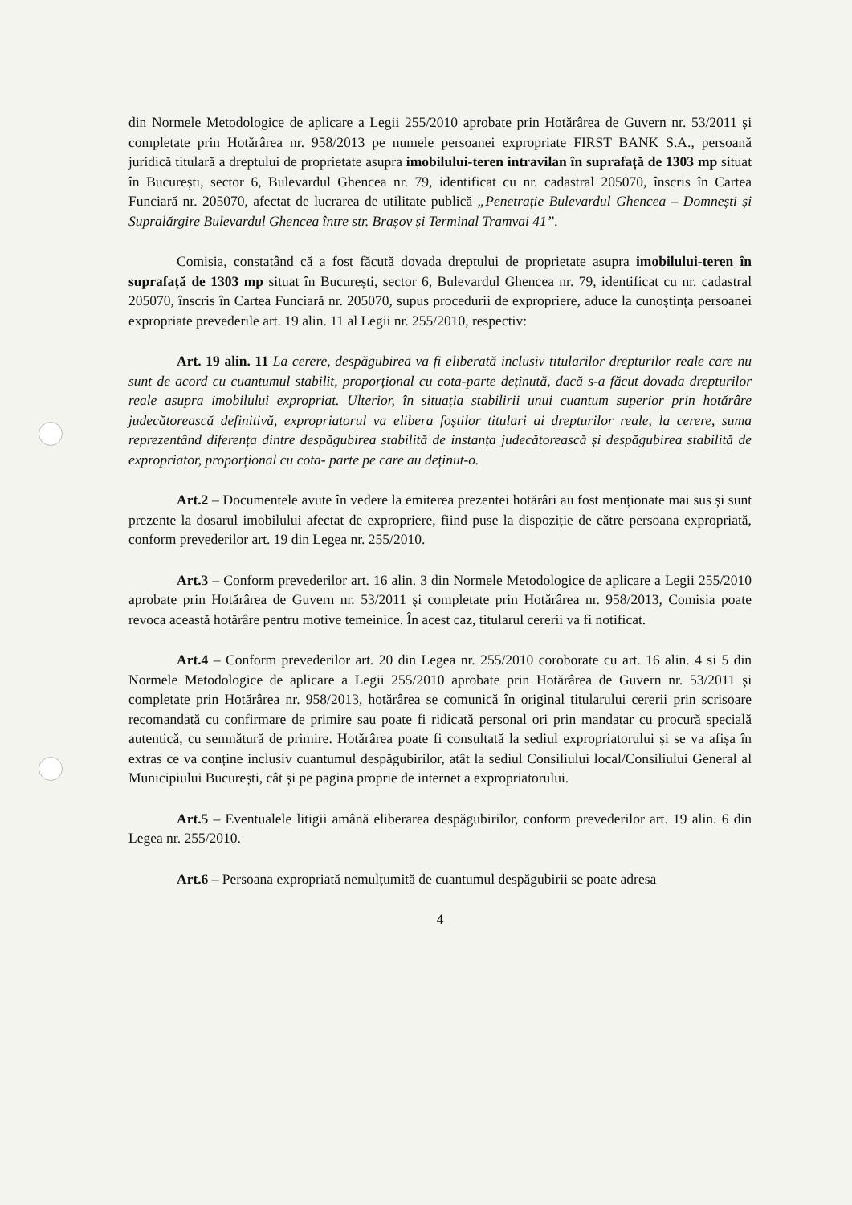din Normele Metodologice de aplicare a Legii 255/2010 aprobate prin Hotărârea de Guvern nr. 53/2011 și completate prin Hotărârea nr. 958/2013 pe numele persoanei expropriate FIRST BANK S.A., persoană juridică titulară a dreptului de proprietate asupra imobilului-teren intravilan în suprafață de 1303 mp situat în București, sector 6, Bulevardul Ghencea nr. 79, identificat cu nr. cadastral 205070, înscris în Cartea Funciară nr. 205070, afectat de lucrarea de utilitate publică „Penetrație Bulevardul Ghencea – Domnești și Supralărgire Bulevardul Ghencea între str. Brașov și Terminal Tramvai 41”.
Comisia, constatând că a fost făcută dovada dreptului de proprietate asupra imobilului-teren în suprafață de 1303 mp situat în București, sector 6, Bulevardul Ghencea nr. 79, identificat cu nr. cadastral 205070, înscris în Cartea Funciară nr. 205070, supus procedurii de expropriere, aduce la cunoștința persoanei expropriate prevederile art. 19 alin. 11 al Legii nr. 255/2010, respectiv:
Art. 19 alin. 11 La cerere, despăgubirea va fi eliberată inclusiv titularilor drepturilor reale care nu sunt de acord cu cuantumul stabilit, proporțional cu cota-parte deținută, dacă s-a făcut dovada drepturilor reale asupra imobilului expropriat. Ulterior, în situația stabilirii unui cuantum superior prin hotărâre judecătorească definitivă, expropriatorul va elibera foștilor titulari ai drepturilor reale, la cerere, suma reprezentând diferența dintre despăgubirea stabilită de instanța judecătorească și despăgubirea stabilită de expropriator, proporțional cu cota- parte pe care au deținut-o.
Art.2 – Documentele avute în vedere la emiterea prezentei hotărâri au fost menționate mai sus și sunt prezente la dosarul imobilului afectat de expropriere, fiind puse la dispoziție de către persoana expropriată, conform prevederilor art. 19 din Legea nr. 255/2010.
Art.3 – Conform prevederilor art. 16 alin. 3 din Normele Metodologice de aplicare a Legii 255/2010 aprobate prin Hotărârea de Guvern nr. 53/2011 și completate prin Hotărârea nr. 958/2013, Comisia poate revoca această hotărâre pentru motive temeinice. În acest caz, titularul cererii va fi notificat.
Art.4 – Conform prevederilor art. 20 din Legea nr. 255/2010 coroborate cu art. 16 alin. 4 si 5 din Normele Metodologice de aplicare a Legii 255/2010 aprobate prin Hotărârea de Guvern nr. 53/2011 și completate prin Hotărârea nr. 958/2013, hotărârea se comunică în original titularului cererii prin scrisoare recomandată cu confirmare de primire sau poate fi ridicată personal ori prin mandatar cu procură specială autentică, cu semnătură de primire. Hotărârea poate fi consultată la sediul expropriatorului și se va afișa în extras ce va conține inclusiv cuantumul despăgubirilor, atât la sediul Consiliului local/Consiliului General al Municipiului București, cât și pe pagina proprie de internet a expropriatorului.
Art.5 – Eventualele litigii amână eliberarea despăgubirilor, conform prevederilor art. 19 alin. 6 din Legea nr. 255/2010.
Art.6 – Persoana expropriată nemulțumită de cuantumul despăgubirii se poate adresa
4